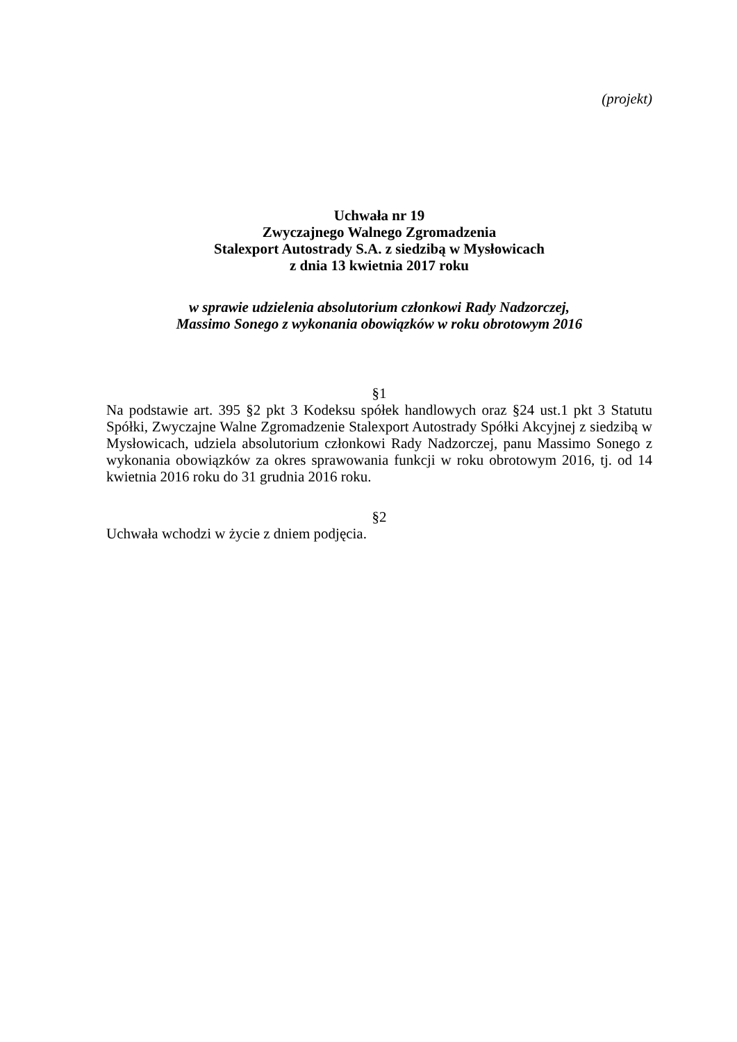(projekt)
Uchwała nr 19
Zwyczajnego Walnego Zgromadzenia
Stalexport Autostrady S.A. z siedzibą w Mysłowicach
z dnia 13 kwietnia 2017 roku
w sprawie udzielenia absolutorium członkowi Rady Nadzorczej,
Massimo Sonego z wykonania obowiązków w roku obrotowym 2016
§1
Na podstawie art. 395 §2 pkt 3 Kodeksu spółek handlowych oraz §24 ust.1 pkt 3 Statutu Spółki, Zwyczajne Walne Zgromadzenie Stalexport Autostrady Spółki Akcyjnej z siedzibą w Mysłowicach, udziela absolutorium członkowi Rady Nadzorczej, panu Massimo Sonego z wykonania obowiązków za okres sprawowania funkcji w roku obrotowym 2016, tj. od 14 kwietnia 2016 roku do 31 grudnia 2016 roku.
§2
Uchwała wchodzi w życie z dniem podjęcia.